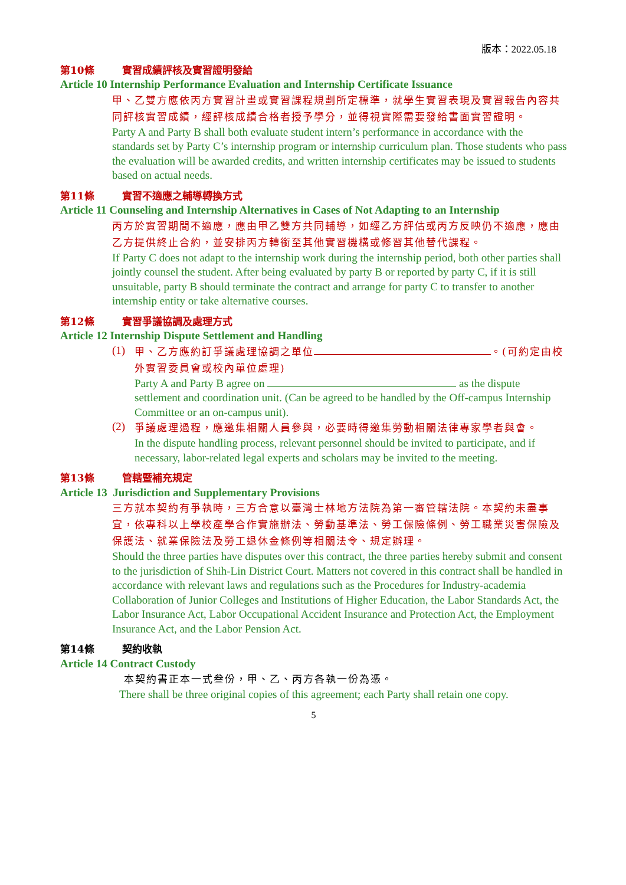版本：2022.05.18
第10條 實習成績評核及實習證明發給
Article 10 Internship Performance Evaluation and Internship Certificate Issuance
甲、乙雙方應依丙方實習計畫或實習課程規劃所定標準，就學生實習表現及實習報告內容共同評核實習成績，經評核成績合格者授予學分，並得視實際需要發給書面實習證明。
Party A and Party B shall both evaluate student intern’s performance in accordance with the standards set by Party C’s internship program or internship curriculum plan. Those students who pass the evaluation will be awarded credits, and written internship certificates may be issued to students based on actual needs.
第11條 實習不適應之輔導轉換方式
Article 11 Counseling and Internship Alternatives in Cases of Not Adapting to an Internship
丙方於實習期間不適應，應由甲乙雙方共同輔導，如經乙方評估或丙方反映仍不適應，應由乙方提供終止合約，並安排丙方轉銜至其他實習機構或修習其他替代課程。
If Party C does not adapt to the internship work during the internship period, both other parties shall jointly counsel the student. After being evaluated by party B or reported by party C, if it is still unsuitable, party B should terminate the contract and arrange for party C to transfer to another internship entity or take alternative courses.
第12條 實習爭議協調及處理方式
Article 12 Internship Dispute Settlement and Handling
(1)
甲、乙方應約訂爭議處理協調之單位 。(可約定由校外實習委員會或校內單位處理)
Party A and Party B agree on as the dispute settlement and coordination unit. (Can be agreed to be handled by the Off-campus Internship Committee or an on-campus unit).
(2)
爭議處理過程，應邀集相關人員參與，必要時得邀集勞動相關法律專家學者與會。
In the dispute handling process, relevant personnel should be invited to participate, and if necessary, labor-related legal experts and scholars may be invited to the meeting.
第13條 管轄暨補充規定
Article 13 Jurisdiction and Supplementary Provisions
三方就本契約有爭執時，三方合意以臺灣士林地方法院為第一審管轄法院。本契約未盡事宜，依專科以上學校產學合作實施辦法、勞動基準法、勞工保險條例、勞工職業災害保險及保護法、就業保險法及勞工退休金條例等相關法令、規定辦理。
Should the three parties have disputes over this contract, the three parties hereby submit and consent to the jurisdiction of Shih-Lin District Court. Matters not covered in this contract shall be handled in accordance with relevant laws and regulations such as the Procedures for Industry-academia Collaboration of Junior Colleges and Institutions of Higher Education, the Labor Standards Act, the Labor Insurance Act, Labor Occupational Accident Insurance and Protection Act, the Employment Insurance Act, and the Labor Pension Act.
第14條 契約收執
Article 14 Contract Custody
本契約書正本一式叁份，甲、乙、丙方各執一份為憑。
There shall be three original copies of this agreement; each Party shall retain one copy.
5